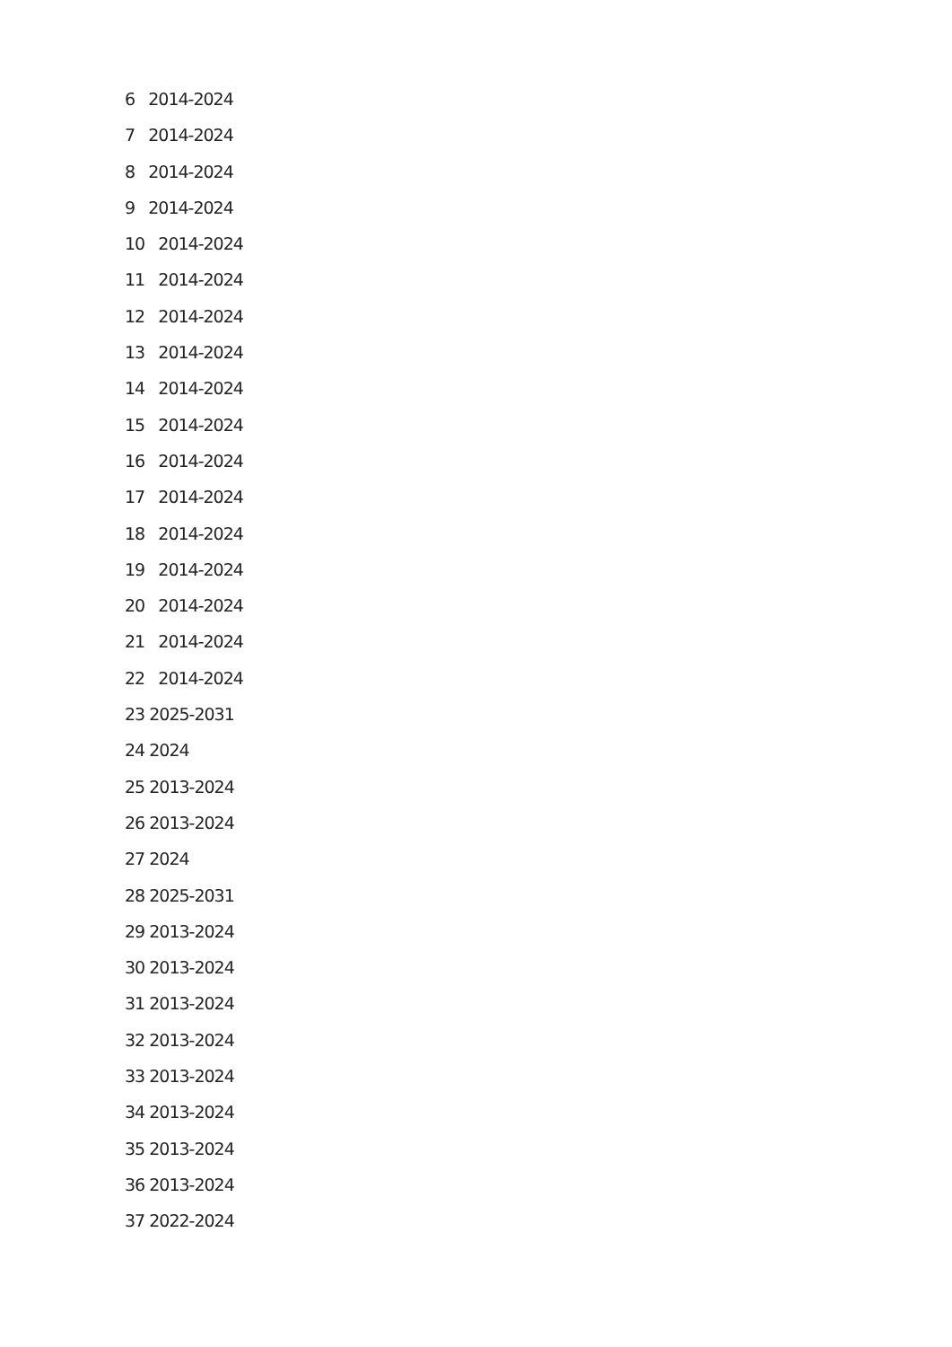6 2014-2024
7 2014-2024
8 2014-2024
9 2014-2024
10 2014-2024
11 2014-2024
12 2014-2024
13 2014-2024
14 2014-2024
15 2014-2024
16 2014-2024
17 2014-2024
18 2014-2024
19 2014-2024
20 2014-2024
21 2014-2024
22 2014-2024
23 2025-2031
24 2024
25 2013-2024
26 2013-2024
27 2024
28 2025-2031
29 2013-2024
30 2013-2024
31 2013-2024
32 2013-2024
33 2013-2024
34 2013-2024
35 2013-2024
36 2013-2024
37 2022-2024